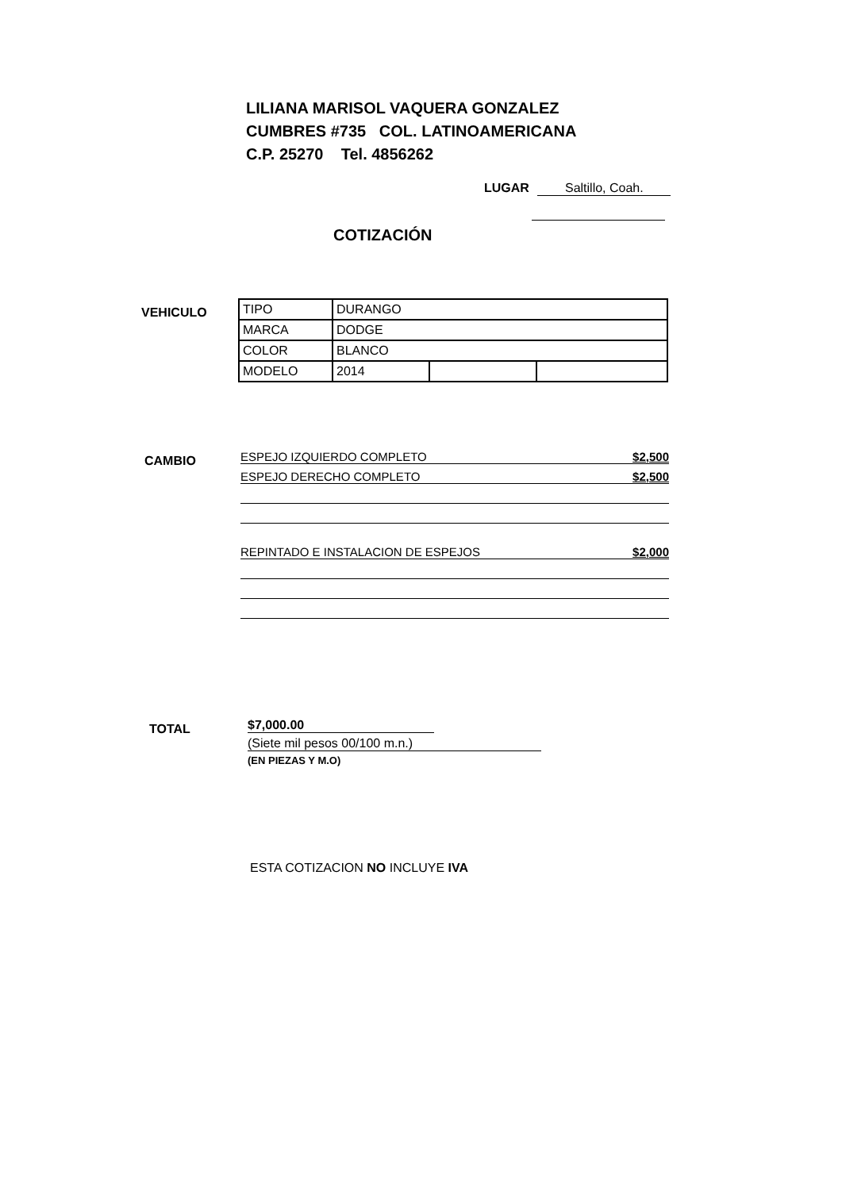LILIANA MARISOL VAQUERA GONZALEZ
CUMBRES #735 COL. LATINOAMERICANA
C.P. 25270 Tel. 4856262
LUGAR Saltillo, Coah.
COTIZACIÓN
VEHICULO
| TIPO | DURANGO | | |
| MARCA | DODGE | | |
| COLOR | BLANCO | | |
| MODELO | 2014 | | |
CAMBIO
ESPEJO IZQUIERDO COMPLETO $2,500
ESPEJO DERECHO COMPLETO $2,500
REPINTADO E INSTALACION DE ESPEJOS $2,000
TOTAL
$7,000.00
(Siete mil pesos 00/100 m.n.)
(EN PIEZAS Y M.O)
ESTA COTIZACION NO INCLUYE IVA